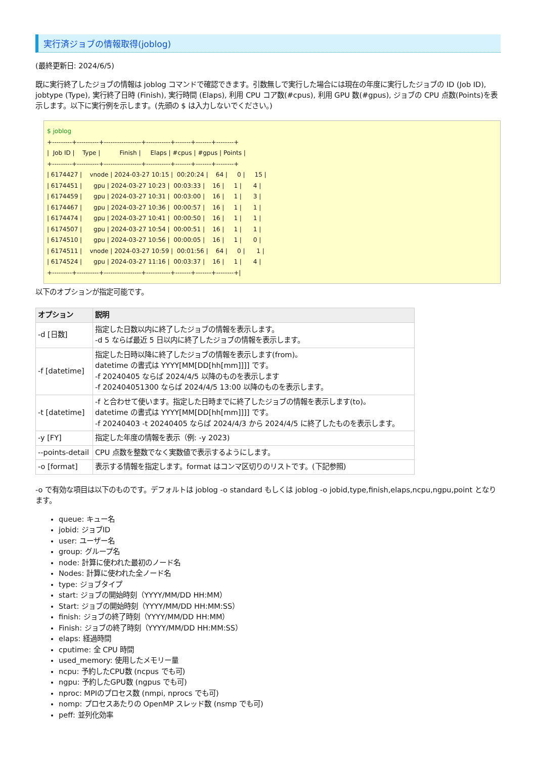実行済ジョブの情報取得(joblog)
(最終更新日: 2024/6/5)
既に実行終了したジョブの情報は joblog コマンドで確認できます。引数無しで実行した場合には現在の年度に実行したジョブの ID (Job ID), jobtype (Type), 実行終了日時 (Finish), 実行時間 (Elaps), 利用 CPU コア数(#cpus), 利用 GPU 数(#gpus), ジョブの CPU 点数(Points)を表示します。以下に実行例を示します。(先頭の $ は入力しないでください。)
$ joblog
+---------+----------+-----------------+-----------+-------+-------+--------+
|  Job ID |    Type |          Finish |     Elaps | #cpus | #gpus | Points |
+---------+----------+-----------------+-----------+-------+-------+--------+
| 6174427 |    vnode | 2024-03-27 10:15 |  00:20:24 |    64 |     0 |     15 |
| 6174451 |      gpu | 2024-03-27 10:23 |  00:03:33 |    16 |     1 |      4 |
| 6174459 |      gpu | 2024-03-27 10:31 |  00:03:00 |    16 |     1 |      3 |
| 6174467 |      gpu | 2024-03-27 10:36 |  00:00:57 |    16 |     1 |      1 |
| 6174474 |      gpu | 2024-03-27 10:41 |  00:00:50 |    16 |     1 |      1 |
| 6174507 |      gpu | 2024-03-27 10:54 |  00:00:51 |    16 |     1 |      1 |
| 6174510 |      gpu | 2024-03-27 10:56 |  00:00:05 |    16 |     1 |      0 |
| 6174511 |    vnode | 2024-03-27 10:59 |  00:01:56 |    64 |     0 |      1 |
| 6174524 |      gpu | 2024-03-27 11:16 |  00:03:37 |    16 |     1 |      4 |
+---------+----------+-----------------+-----------+-------+-------+--------+|
以下のオプションが指定可能です。
| オプション | 説明 |
| --- | --- |
| -d [日数] | 指定した日数以内に終了したジョブの情報を表示します。 -d 5 ならば最近 5 日以内に終了したジョブの情報を表示します。 |
| -f [datetime] | 指定した日時以降に終了したジョブの情報を表示します(from)。 datetime の書式は YYYY[MM[DD[hh[mm]]]] です。 -f 20240405 ならば 2024/4/5 以降のものを表示します -f 202404051300 ならば 2024/4/5 13:00 以降のものを表示します。 |
| -t [datetime] | -f と合わせて使います。指定した日時までに終了したジョブの情報を表示します(to)。 datetime の書式は YYYY[MM[DD[hh[mm]]]] です。 -f 20240403 -t 20240405 ならば 2024/4/3 から 2024/4/5 に終了したものを表示します。 |
| -y [FY] | 指定した年度の情報を表示（例: -y 2023) |
| --points-detail | CPU 点数を整数でなく実数値で表示するようにします。 |
| -o [format] | 表示する情報を指定します。format はコンマ区切りのリストです。(下記参照) |
-o で有効な項目は以下のものです。デフォルトは joblog -o standard もしくは joblog -o jobid,type,finish,elaps,ncpu,ngpu,point となります。
queue: キュー名
jobid: ジョブID
user: ユーザー名
group: グループ名
node: 計算に使われた最初のノード名
Nodes: 計算に使われた全ノード名
type: ジョブタイプ
start: ジョブの開始時刻（YYYY/MM/DD HH:MM）
Start: ジョブの開始時刻（YYYY/MM/DD HH:MM:SS）
finish: ジョブの終了時刻（YYYY/MM/DD HH:MM）
Finish: ジョブの終了時刻（YYYY/MM/DD HH:MM:SS）
elaps: 経過時間
cputime: 全 CPU 時間
used_memory: 使用したメモリー量
ncpu: 予約したCPU数 (ncpus でも可)
ngpu: 予約したGPU数 (ngpus でも可)
nproc: MPIのプロセス数 (nmpi, nprocs でも可)
nomp: プロセスあたりの OpenMP スレッド数 (nsmp でも可)
peff: 並列化効率